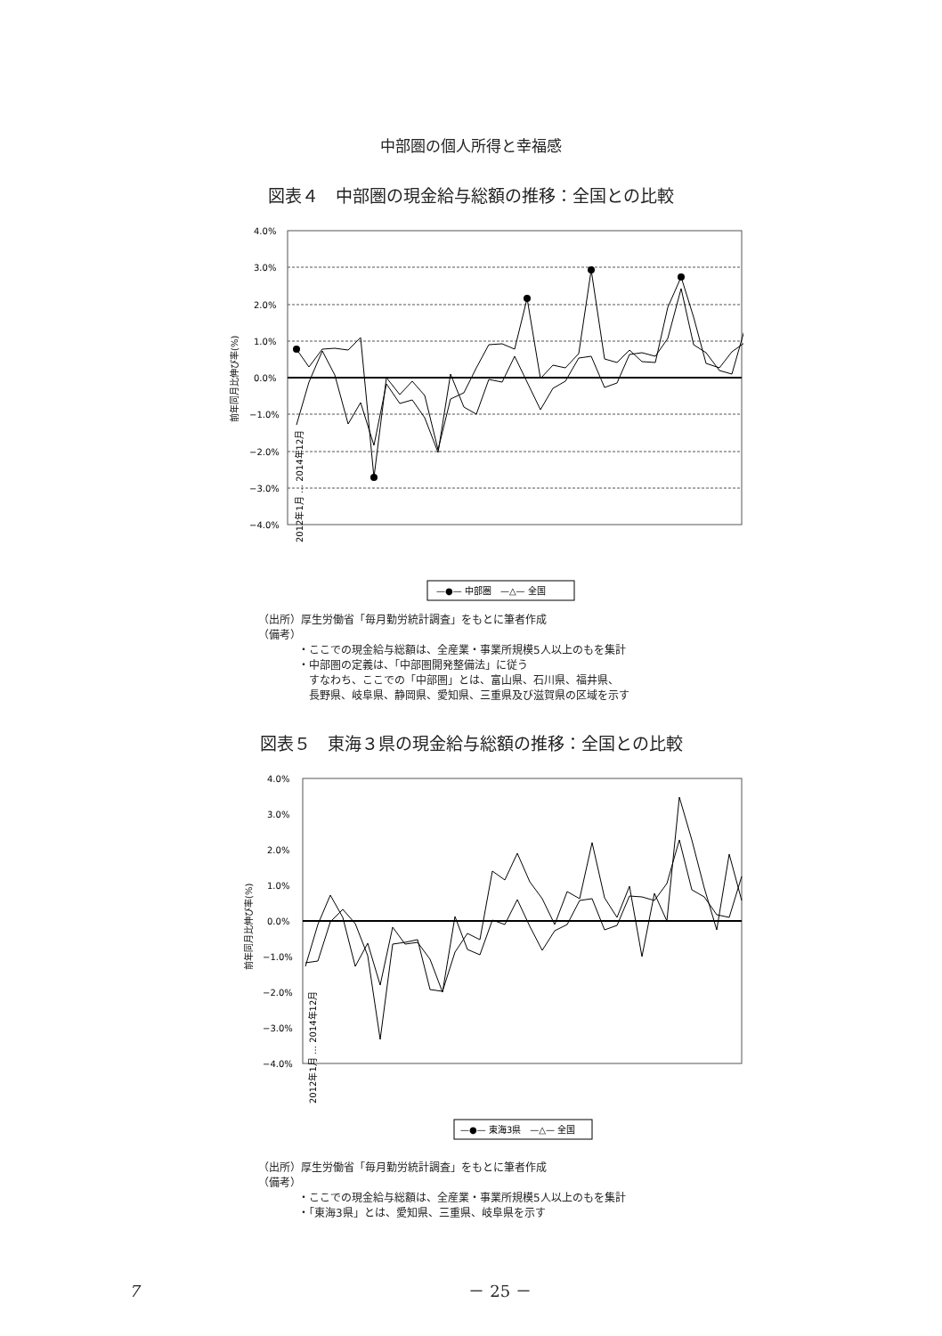中部圏の個人所得と幸福感
図表４　中部圏の現金給与総額の推移：全国との比較
前年同月比伸び率(%)
4.0%
3.0%
2.0%
1.0%
0.0%
−1.0%
−2.0%
−3.0%
−4.0%
2012年1月 … 2014年12月
—●— 中部圏　—△— 全国
（出所）厚生労働省「毎月勤労統計調査」をもとに筆者作成
（備考）
・ここでの現金給与総額は、全産業・事業所規模5人以上のもを集計
・中部圏の定義は、「中部圏開発整備法」に従う
　すなわち、ここでの「中部圏」とは、富山県、石川県、福井県、
　長野県、岐阜県、静岡県、愛知県、三重県及び滋賀県の区域を示す
図表５　東海３県の現金給与総額の推移：全国との比較
前年同月比伸び率(%)
4.0%
3.0%
2.0%
1.0%
0.0%
−1.0%
−2.0%
−3.0%
−4.0%
2012年1月 … 2014年12月
—●— 東海3県　—△— 全国
（出所）厚生労働省「毎月勤労統計調査」をもとに筆者作成
（備考）
・ここでの現金給与総額は、全産業・事業所規模5人以上のもを集計
・「東海3県」とは、愛知県、三重県、岐阜県を示す
7 － 25 －